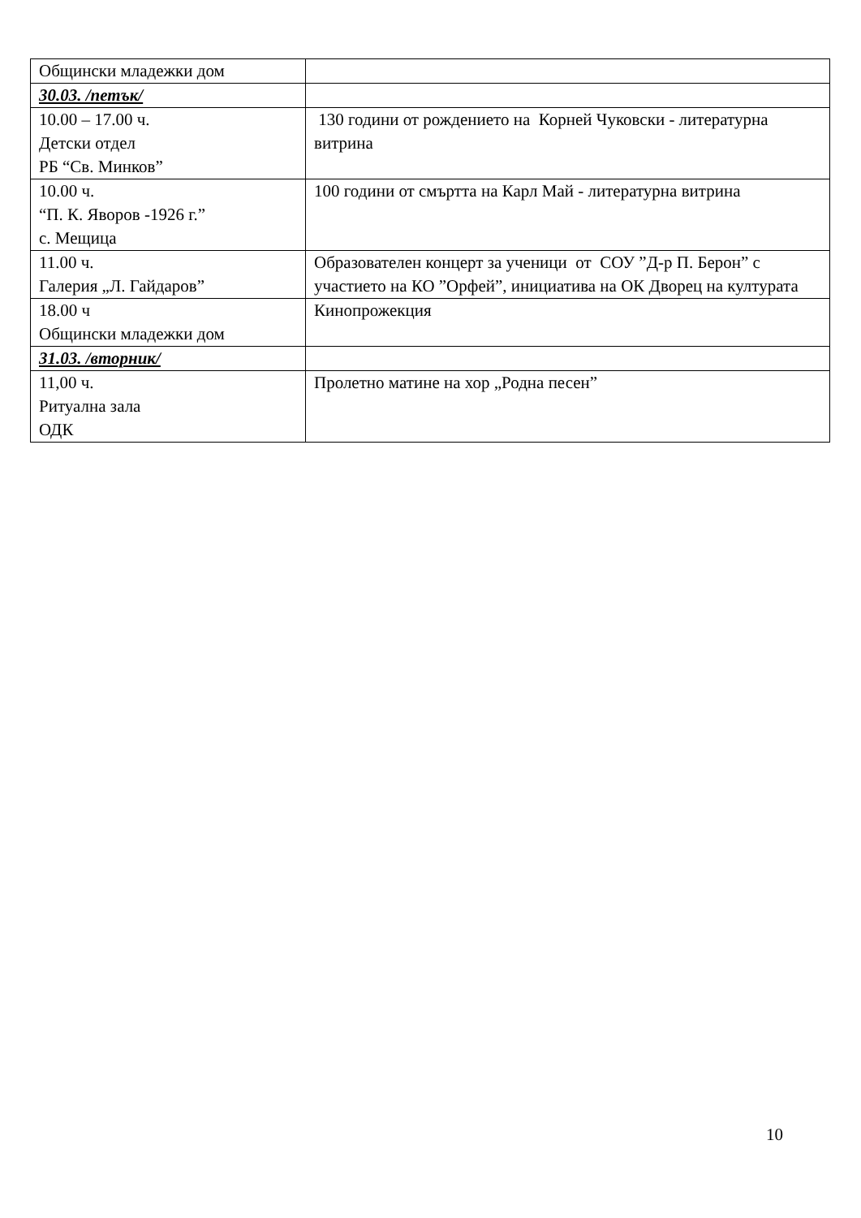| Общински младежки дом | |
| 30.03. /петък/ | |
| 10.00 – 17.00 ч. Детски отдел РБ “Св. Минков” | 130 години от рождението на Корней Чуковски - литературна витрина |
| 10.00 ч. “П. К. Яворов -1926 г.” с. Мещица | 100 години от смъртта на Карл Май - литературна витрина |
| 11.00 ч. Галерия „Л. Гайдаров” | Образователен концерт за ученици от СОУ ”Д-р П. Берон” с участието на КО ”Орфей”, инициатива на ОК Дворец на културата |
| 18.00 ч Общински младежки дом | Кинопрожекция |
| 31.03. /вторник/ | |
| 11,00 ч. Ритуална зала ОДК | Пролетно матине на хор „Родна песен” |
10